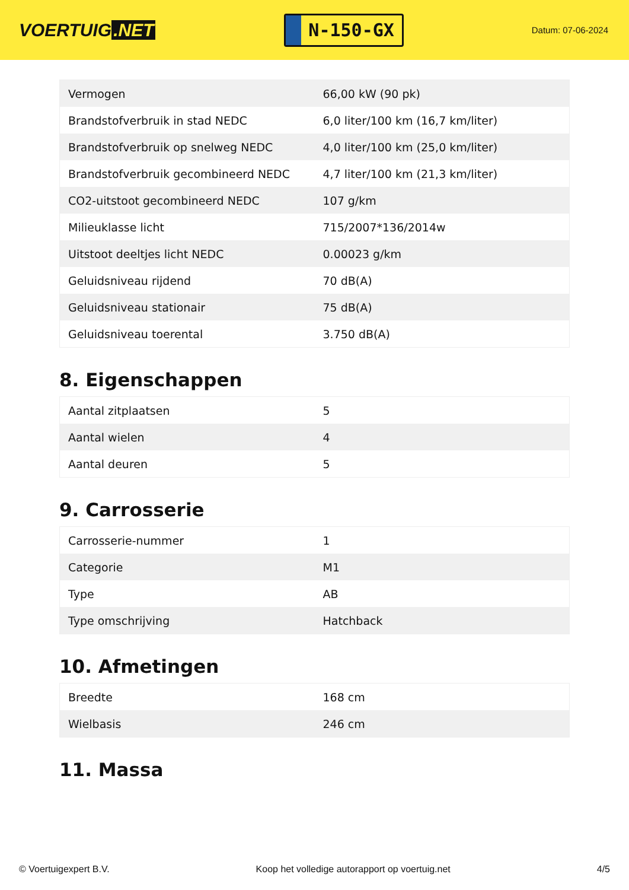VOERTUIG.NET
N-150-GX
Datum: 07-06-2024
| Vermogen | 66,00 kW (90 pk) |
| Brandstofverbruik in stad NEDC | 6,0 liter/100 km (16,7 km/liter) |
| Brandstofverbruik op snelweg NEDC | 4,0 liter/100 km (25,0 km/liter) |
| Brandstofverbruik gecombineerd NEDC | 4,7 liter/100 km (21,3 km/liter) |
| CO2-uitstoot gecombineerd NEDC | 107 g/km |
| Milieuklasse licht | 715/2007*136/2014w |
| Uitstoot deeltjes licht NEDC | 0.00023 g/km |
| Geluidsniveau rijdend | 70 dB(A) |
| Geluidsniveau stationair | 75 dB(A) |
| Geluidsniveau toerental | 3.750 dB(A) |
8. Eigenschappen
| Aantal zitplaatsen | 5 |
| Aantal wielen | 4 |
| Aantal deuren | 5 |
9. Carrosserie
| Carrosserie-nummer | 1 |
| Categorie | M1 |
| Type | AB |
| Type omschrijving | Hatchback |
10. Afmetingen
| Breedte | 168 cm |
| Wielbasis | 246 cm |
11. Massa
© Voertuigexpert B.V. Koop het volledige autorapport op voertuig.net 4/5